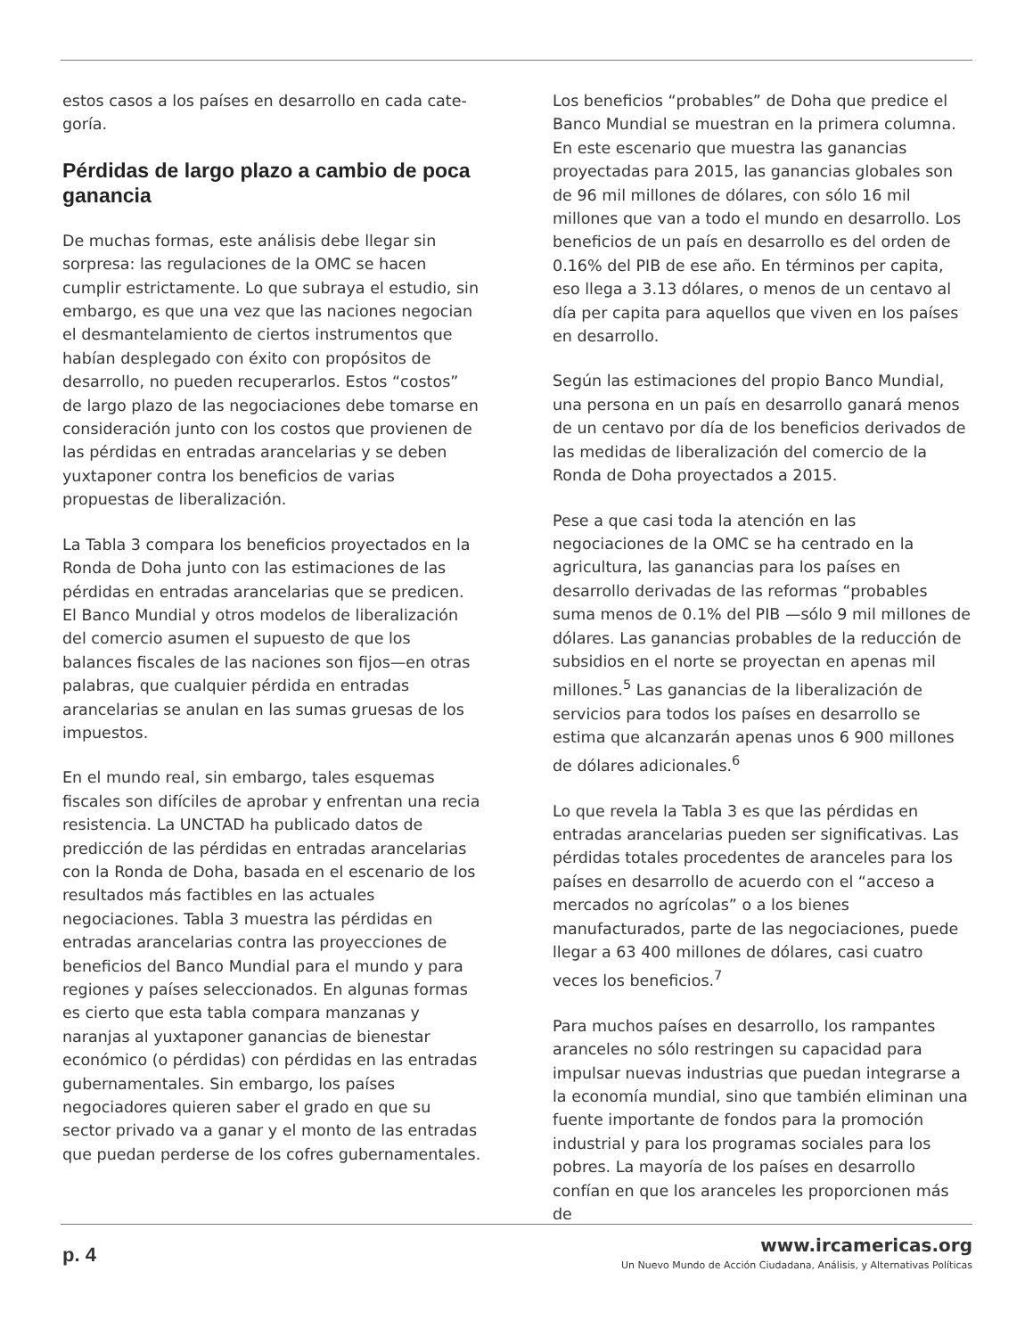estos casos a los países en desarrollo en cada cate-goría.
Pérdidas de largo plazo a cambio de poca ganancia
De muchas formas, este análisis debe llegar sin sorpresa: las regulaciones de la OMC se hacen cumplir estrictamente. Lo que subraya el estudio, sin embargo, es que una vez que las naciones negocian el desmantelamiento de ciertos instrumentos que habían desplegado con éxito con propósitos de desarrollo, no pueden recuperarlos. Estos “costos” de largo plazo de las negociaciones debe tomarse en consideración junto con los costos que provienen de las pérdidas en entradas arancelarias y se deben yuxtaponer contra los beneficios de varias propuestas de liberalización.
La Tabla 3 compara los beneficios proyectados en la Ronda de Doha junto con las estimaciones de las pérdidas en entradas arancelarias que se predicen. El Banco Mundial y otros modelos de liberalización del comercio asumen el supuesto de que los balances fiscales de las naciones son fijos—en otras palabras, que cualquier pérdida en entradas arancelarias se anulan en las sumas gruesas de los impuestos.
En el mundo real, sin embargo, tales esquemas fiscales son difíciles de aprobar y enfrentan una recia resistencia. La UNCTAD ha publicado datos de predicción de las pérdidas en entradas arancelarias con la Ronda de Doha, basada en el escenario de los resultados más factibles en las actuales negociaciones. Tabla 3 muestra las pérdidas en entradas arancelarias contra las proyecciones de beneficios del Banco Mundial para el mundo y para regiones y países seleccionados. En algunas formas es cierto que esta tabla compara manzanas y naranjas al yuxtaponer ganancias de bienestar económico (o pérdidas) con pérdidas en las entradas gubernamentales. Sin embargo, los países negociadores quieren saber el grado en que su sector privado va a ganar y el monto de las entradas que puedan perderse de los cofres gubernamentales.
Los beneficios “probables” de Doha que predice el Banco Mundial se muestran en la primera columna. En este escenario que muestra las ganancias proyectadas para 2015, las ganancias globales son de 96 mil millones de dólares, con sólo 16 mil millones que van a todo el mundo en desarrollo. Los beneficios de un país en desarrollo es del orden de 0.16% del PIB de ese año. En términos per capita, eso llega a 3.13 dólares, o menos de un centavo al día per capita para aquellos que viven en los países en desarrollo.
Según las estimaciones del propio Banco Mundial, una persona en un país en desarrollo ganará menos de un centavo por día de los beneficios derivados de las medidas de liberalización del comercio de la Ronda de Doha proyectados a 2015.
Pese a que casi toda la atención en las negociaciones de la OMC se ha centrado en la agricultura, las ganancias para los países en desarrollo derivadas de las reformas “probables suma menos de 0.1% del PIB —sólo 9 mil millones de dólares. Las ganancias probables de la reducción de subsidios en el norte se proyectan en apenas mil millones.<sup>5</sup> Las ganancias de la liberalización de servicios para todos los países en desarrollo se estima que alcanzarán apenas unos 6 900 millones de dólares adicionales.<sup>6</sup>
Lo que revela la Tabla 3 es que las pérdidas en entradas arancelarias pueden ser significativas. Las pérdidas totales procedentes de aranceles para los países en desarrollo de acuerdo con el “acceso a mercados no agrícolas” o a los bienes manufacturados, parte de las negociaciones, puede llegar a 63 400 millones de dólares, casi cuatro veces los beneficios.<sup>7</sup>
Para muchos países en desarrollo, los rampantes aranceles no sólo restringen su capacidad para impulsar nuevas industrias que puedan integrarse a la economía mundial, sino que también eliminan una fuente importante de fondos para la promoción industrial y para los programas sociales para los pobres. La mayoría de los países en desarrollo confían en que los aranceles les proporcionen más de
p. 4
www.ircamericas.org
Un Nuevo Mundo de Acción Ciudadana, Análisis, y Alternativas Políticas